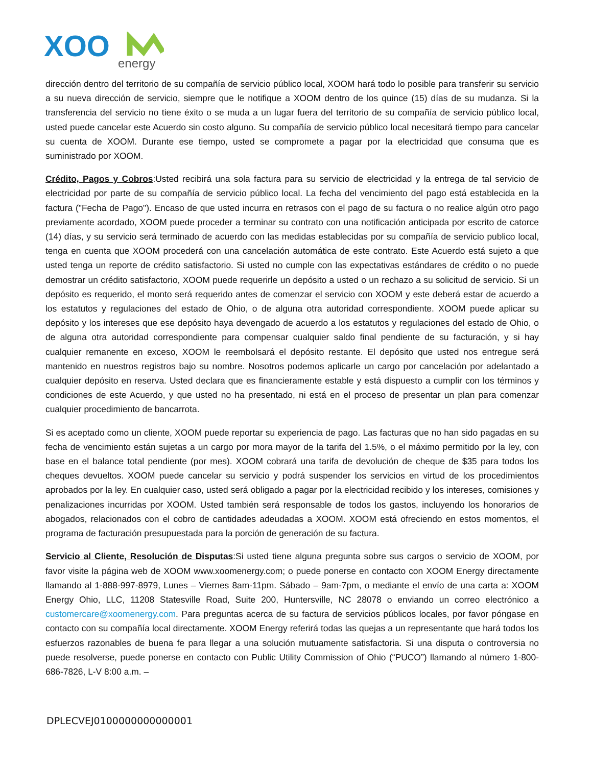XOO
energy
dirección dentro del territorio de su compañía de servicio público local, XOOM hará todo lo posible para transferir su servicio a su nueva dirección de servicio, siempre que le notifique a XOOM dentro de los quince (15) días de su mudanza. Si la transferencia del servicio no tiene éxito o se muda a un lugar fuera del territorio de su compañía de servicio público local, usted puede cancelar este Acuerdo sin costo alguno. Su compañía de servicio público local necesitará tiempo para cancelar su cuenta de XOOM. Durante ese tiempo, usted se compromete a pagar por la electricidad que consuma que es suministrado por XOOM.
Crédito, Pagos y Cobros:Usted recibirá una sola factura para su servicio de electricidad y la entrega de tal servicio de electricidad por parte de su compañía de servicio público local. La fecha del vencimiento del pago está establecida en la factura ("Fecha de Pago"). Encaso de que usted incurra en retrasos con el pago de su factura o no realice algún otro pago previamente acordado, XOOM puede proceder a terminar su contrato con una notificación anticipada por escrito de catorce (14) días, y su servicio será terminado de acuerdo con las medidas establecidas por su compañía de servicio publico local, tenga en cuenta que XOOM procederá con una cancelación automática de este contrato. Este Acuerdo está sujeto a que usted tenga un reporte de crédito satisfactorio. Si usted no cumple con las expectativas estándares de crédito o no puede demostrar un crédito satisfactorio, XOOM puede requerirle un depósito a usted o un rechazo a su solicitud de servicio. Si un depósito es requerido, el monto será requerido antes de comenzar el servicio con XOOM y este deberá estar de acuerdo a los estatutos y regulaciones del estado de Ohio, o de alguna otra autoridad correspondiente. XOOM puede aplicar su depósito y los intereses que ese depósito haya devengado de acuerdo a los estatutos y regulaciones del estado de Ohio, o de alguna otra autoridad correspondiente para compensar cualquier saldo final pendiente de su facturación, y si hay cualquier remanente en exceso, XOOM le reembolsará el depósito restante. El depósito que usted nos entregue será mantenido en nuestros registros bajo su nombre. Nosotros podemos aplicarle un cargo por cancelación por adelantado a cualquier depósito en reserva. Usted declara que es financieramente estable y está dispuesto a cumplir con los términos y condiciones de este Acuerdo, y que usted no ha presentado, ni está en el proceso de presentar un plan para comenzar cualquier procedimiento de bancarrota.
Si es aceptado como un cliente, XOOM puede reportar su experiencia de pago. Las facturas que no han sido pagadas en su fecha de vencimiento están sujetas a un cargo por mora mayor de la tarifa del 1.5%, o el máximo permitido por la ley, con base en el balance total pendiente (por mes). XOOM cobrará una tarifa de devolución de cheque de $35 para todos los cheques devueltos. XOOM puede cancelar su servicio y podrá suspender los servicios en virtud de los procedimientos aprobados por la ley. En cualquier caso, usted será obligado a pagar por la electricidad recibido y los intereses, comisiones y penalizaciones incurridas por XOOM. Usted también será responsable de todos los gastos, incluyendo los honorarios de abogados, relacionados con el cobro de cantidades adeudadas a XOOM. XOOM está ofreciendo en estos momentos, el programa de facturación presupuestada para la porción de generación de su factura.
Servicio al Cliente, Resolución de Disputas:Si usted tiene alguna pregunta sobre sus cargos o servicio de XOOM, por favor visite la página web de XOOM www.xoomenergy.com; o puede ponerse en contacto con XOOM Energy directamente llamando al 1-888-997-8979, Lunes – Viernes 8am-11pm. Sábado – 9am-7pm, o mediante el envío de una carta a: XOOM Energy Ohio, LLC, 11208 Statesville Road, Suite 200, Huntersville, NC 28078 o enviando un correo electrónico a customercare@xoomenergy.com. Para preguntas acerca de su factura de servicios públicos locales, por favor póngase en contacto con su compañía local directamente. XOOM Energy referirá todas las quejas a un representante que hará todos los esfuerzos razonables de buena fe para llegar a una solución mutuamente satisfactoria. Si una disputa o controversia no puede resolverse, puede ponerse en contacto con Public Utility Commission of Ohio (“PUCO”) llamando al número 1-800-686-7826, L-V 8:00 a.m. –
DPLECVEJ0100000000000001